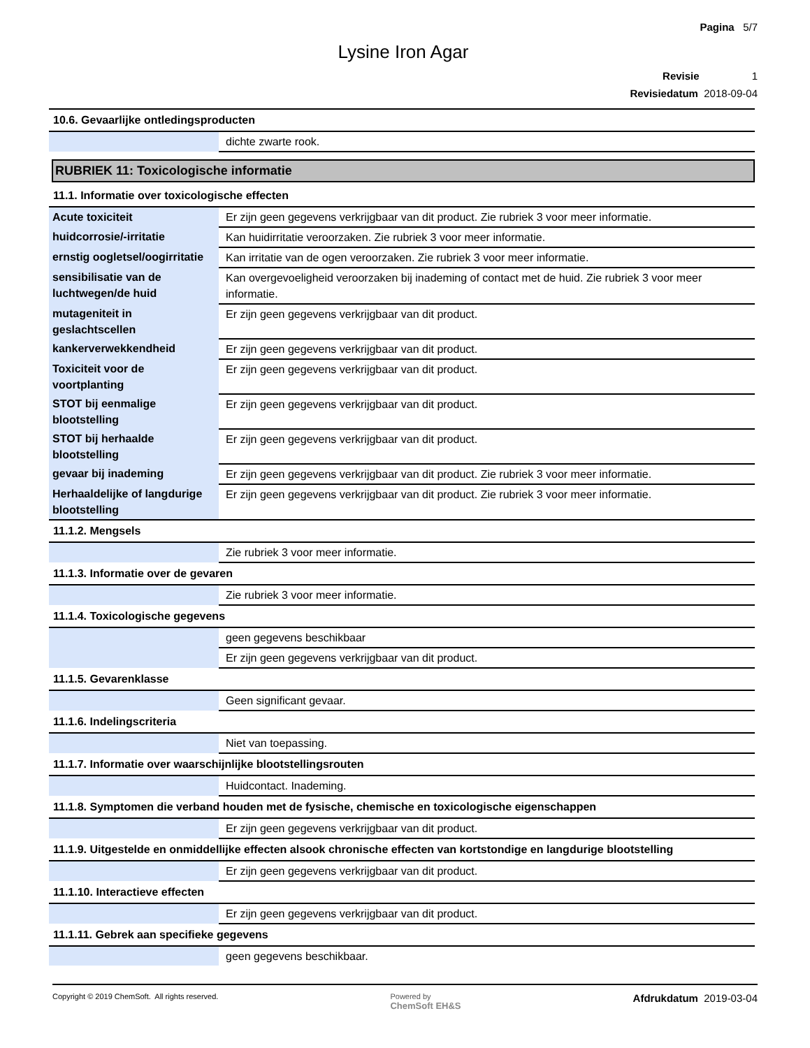Pagina 5/7
Lysine Iron Agar
Revisie 1
Revisiedatum 2018-09-04
10.6. Gevaarlijke ontledingsproducten
| | dichte zwarte rook. |
RUBRIEK 11: Toxicologische informatie
11.1. Informatie over toxicologische effecten
| Acute toxiciteit | Er zijn geen gegevens verkrijgbaar van dit product. Zie rubriek 3 voor meer informatie. |
| huidcorrosie/-irritatie | Kan huidirritatie veroorzaken. Zie rubriek 3 voor meer informatie. |
| ernstig oogletsel/oogirritatie | Kan irritatie van de ogen veroorzaken. Zie rubriek 3 voor meer informatie. |
| sensibilisatie van de luchtwegen/de huid | Kan overgevoeligheid veroorzaken bij inademing of contact met de huid. Zie rubriek 3 voor meer informatie. |
| mutageniteit in geslachtscellen | Er zijn geen gegevens verkrijgbaar van dit product. |
| kankerverwekkendheid | Er zijn geen gegevens verkrijgbaar van dit product. |
| Toxiciteit voor de voortplanting | Er zijn geen gegevens verkrijgbaar van dit product. |
| STOT bij eenmalige blootstelling | Er zijn geen gegevens verkrijgbaar van dit product. |
| STOT bij herhaalde blootstelling | Er zijn geen gegevens verkrijgbaar van dit product. |
| gevaar bij inademing | Er zijn geen gegevens verkrijgbaar van dit product. Zie rubriek 3 voor meer informatie. |
| Herhaaldelijke of langdurige blootstelling | Er zijn geen gegevens verkrijgbaar van dit product. Zie rubriek 3 voor meer informatie. |
11.1.2. Mengsels
| | Zie rubriek 3 voor meer informatie. |
11.1.3. Informatie over de gevaren
| | Zie rubriek 3 voor meer informatie. |
11.1.4. Toxicologische gegevens
| | geen gegevens beschikbaar |
| | Er zijn geen gegevens verkrijgbaar van dit product. |
11.1.5. Gevarenklasse
| | Geen significant gevaar. |
11.1.6. Indelingscriteria
| | Niet van toepassing. |
11.1.7. Informatie over waarschijnlijke blootstellingsrouten
| | Huidcontact. Inademing. |
11.1.8. Symptomen die verband houden met de fysische, chemische en toxicologische eigenschappen
| | Er zijn geen gegevens verkrijgbaar van dit product. |
11.1.9. Uitgestelde en onmiddellijke effecten alsook chronische effecten van kortstondige en langdurige blootstelling
| | Er zijn geen gegevens verkrijgbaar van dit product. |
11.1.10. Interactieve effecten
| | Er zijn geen gegevens verkrijgbaar van dit product. |
11.1.11. Gebrek aan specifieke gegevens
| | geen gegevens beschikbaar. |
Copyright © 2019 ChemSoft. All rights reserved.
Powered by
ChemSoft EH&S
Afdrukdatum 2019-03-04